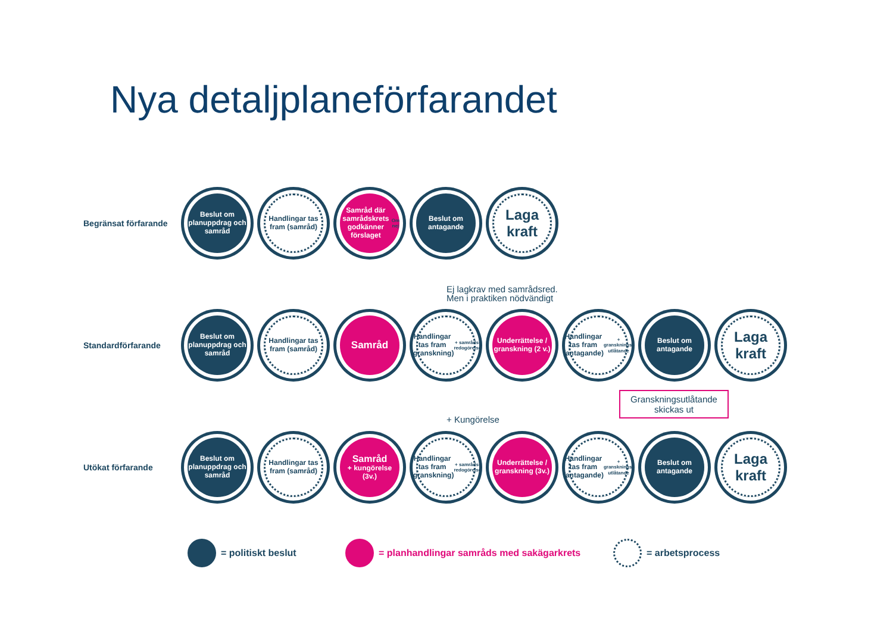Nya detaljplaneförfarandet
Begränsat förfarande
Beslut om planuppdrag och samråd
Handlingar tas fram (samråd)
Samråd där samrådskrets godkänner förslaget
Om nej
Beslut om antagande
Laga kraft
Ej lagkrav med samrådsred.
Men i praktiken nödvändigt
Standardförfarande
Beslut om planuppdrag och samråd
Handlingar tas fram (samråd)
Samråd
Handlingar tas fram (granskning) + samråds-redogörelse
Underrättelse / granskning (2 v.)
Handlingar tas fram (antagande) + gransknings-utlåtande
Beslut om antagande
Laga kraft
+ Kungörelse
Granskningsutlåtande skickas ut
Utökat förfarande
Beslut om planuppdrag och samråd
Handlingar tas fram (samråd)
Samråd
+ kungörelse
(3v.)
Handlingar tas fram (granskning) + samråds-redogörelse
Underrättelse / granskning (3v.)
Handlingar tas fram (antagande) + gransknings-utlåtande
Beslut om antagande
Laga kraft
= politiskt beslut
= planhandlingar samråds med sakägarkrets
= arbetsprocess